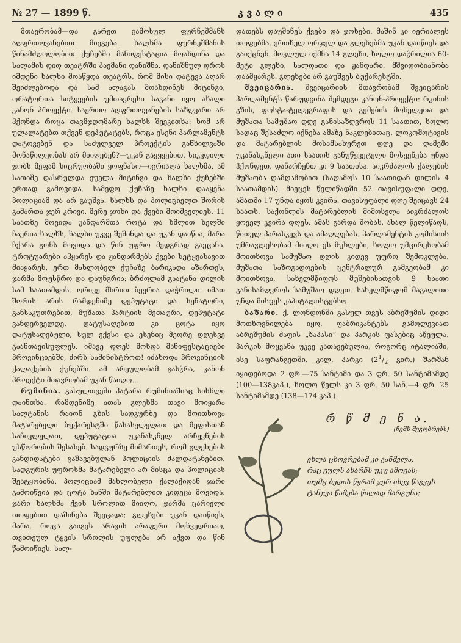№ 27 — 1899 წ. კ ვ ა ლ ი 435
მთავრობამ—და გარეთ გამოსულ ფურნეშმანს აღფრთოვანებით მიეგება. ხალხმა ფურნეშმანის წინამძღოლობით ქუჩებში მანიფესტაცია მოახდინა და სალამის დიდ თეატრში პაემანი დანიშნა. დანიშნულ დროს იმდენი ხალხი მოაწყდა თეატრს, რომ მისი დატევა აღარ შეიძლებოდა და სამ ალაგას მოახდინეს მიტინგი, ორატორთა სიტყვების უმთავრესი საგანი იყო ახალი კანონ პროექტი. საერთო აღფრთოვანების საზღვარი არ ჰქონდა როცა თავმჯდომარე ხალხს შეეკითხა: ხომ არ ულალატებთ თქვენ დეპუტატებს, როცა ესენი პარლამენტს დატოვებენ და საძულველ პროექტის განხილვაში მონაწილეობას არ მიიღებენ?—უკან გავყვებით, სიკვდილი ჯობს მეფამ სიცრუობაში ყოფნასო—იგრიალა ხალხმა. ამ სათიშე დასრულდა ეუელა მიტინგი და ხალხი ქუჩებში ერთად გამოვიდა. სამეფო ქუჩაზე ხალხი დააყენა პოლიციამ და არ გაუშვა. ხალხს და პოლიციელთ შორის გამართა ჯერ კრივი, მერე ჯოხი და ქვები მოიშველიეს. 11 საათზე მოვიდა ჟანდარმთა როტა და ხმლით ხელში ჩაერია ხალხს, ხალხი უკვე შეშინდა და უკან დაიწია, მარა ჩქარა გონს მოვიდა და წინ უფრო მედგრად გაეცანა. ტროტუარები აჰყარეს და ჟანდარმებს ქვები სეტყვასავით მიაყარეს. ერთ მახლობელ ქუჩაზე ბარიკადა აზართეს, ჯარმა მოუსწრო და დაუნგრია: ბრძოლამ გაატანა დილის სამ საათამდის. ორივე მხრით ბევრია დაჭრილი. იმათ შორის არის რამდენიმე დეპუტატი და სენატორი, განსაკუთრებით, მუშათა პარტიის მეთაური, დეპუტატი ვანდერველდე. დატუსაღებით კი ცოტა იყო დატუსაღებული, სულ ექვსი და ესენიც მეორე დღესვე გაანთავისუფლეს. იმავე დღეს მოხდა მანიფესტაციები პროვინციებში, ძირს სამინისტროთ! იძახოდა პროვინციის ქალაქების ქუჩებში. ამ არეულობამ გასჭრა, კანონ პროექტი მთავრობამ უკან წაიღო…
რუმინია. გასულთვეში პატარა რუმინიაშიაც სისხლი დაინთხა. რამდენიმე ათას გლეხმა თავი მოიყარა სალტანის რაიონ გზის სადგურზე და მოითხოვა მატარებელი ბუქარესტში წასასვლელათ და მეფისთან საჩივლელათ, დეპუტატთა უკანასკნელ არჩევნების უსწორობის შესახებ. სადგურზე მიმართეს, რომ გლეხების კანდიდატები გაშავებულან პოლიციის ძალდატანებით. სადგურის უფროსმა მატარებელი არ მისცა და პოლიციას შეატყობინა. პოლიციამ მახლობელი ქალაქიდან ჯარი გამოიწვია და ცოტა ხანში მატარებლით კიდეცა მოვიდა. ჯარი ხალხმა ქვის სროლით მიიღო, ჯარმა ცარიელი თოფებით დაშინება შეეცადა; გლეხები უკან დაიწიეს, მარა, როცა გაიგეს არავის არაფერი მოხვედრიაო, თვითეულ ტყვის სროლის უფლება არ აქვთ და წინ წამოიწიეს. სალ-
დათებს დაუშინეს ქვები და ჯოხები. მაშინ კი იერიალეს თოფებმა, ერთხელ ორჯელ და გლეხებმა უკან დაიწიეს და გაიქცნენ. მოკლულ იქმნა 14 გლეხი, ხოლო დაჭრილია 60-მეტი გლეხი, სალდათი და ჟანდარი. მშვიდობიანობა დაამყარეს. გლეხები არ გაუშვეს ბუქარესტში.
შვეიცარია. შვეიცარიის მთავრობამ შვეიცარის პარლამენტს წარუდგინა შემდეგი კანონ-პროექტი: რკინის გზის, ფოსტა-ტელეგრაფის და გემების მოხელეთა და მუშათა სამუშაო დღე განისაზღვროს 11 საათით, ხოლო სადაც შესაძლო იქნება ამაზე ნაკლებითაც. ლოკომოტივის და მატარებლის მოსამსახურეთ დღე და ღამეში უკანასკნელი ათი საათის განუწყვეტელი მოსვენება უნდა ჰქონდეთ, დანარჩენთ კი 9 საათისა. აიკრძალოს ქალების მუშაობა ღამღამობით (საღამოს 10 საათიდან დილის 4 საათამდის). მიეცეს წელიწადში 52 თავისუფალი დღე, ამათში 17 უნდა იყოს კვირა. თავისუფალი დღე შეიცავს 24 საათს. საქონლის მატარებლის მიმოსვლა აიკრძალოს ყოველ კვირა დღეს, ამას გარდა შობას, ახალ წელიწადს, წითელ პარასკევს და ამაღლებას. პარლამენტის კომისიის უმრავლესობამ მიიღო ეს მუხლები, ხოლო უმცირესობამ მოითხოვა სამუშაო დღის კიდევ უფრო შემოკლება. მუშათა საზოგადოების ცენტრალურ გამგეობამ კი მოითხოვა, სახელმწიფოს მუშებისათვის 9 საათი განისაზღვროს სამუშაო დღეთ. სახელმწიფომ მაგალითი უნდა მისცეს კაპიტალისტებსო.
ბაზარი. ქ. ლონდონში გასულ თვეს აბრეშუმის დიდი მოთხოვნილება იყო. ფაბრიკანტებს გამოლევიათ აბრეშუმის ძაფის „ზაპასი“ და პარკის ფასებიც აწეულა. პარკის მოყვანა უკვე კათავებულია, როგორც იტალიაში, ისე საფრანგეთში. კილ. პარკი (21/2 გირ.) შარშან იყიდებოდა 2 ფრ.—75 სანტიმი და 3 ფრ. 50 სანტიმამდე (100—138კაპ.), ხოლო წელს კი 3 ფრ. 50 სან.—4 ფრ. 25 სანტიმამდე (138—174 კაპ.).
რ წ მ ე ნ ა.
(ჩემს მეგობრებს)
ეხლა ცხოვრებამ კი განმვლა,
რაც გულს ასარჩს უკუ ამოგას;
თუმც ბედის წყრამ ჯერ ისევ წაგვეს
ტანჯვა წამება წილად მარგუნა;